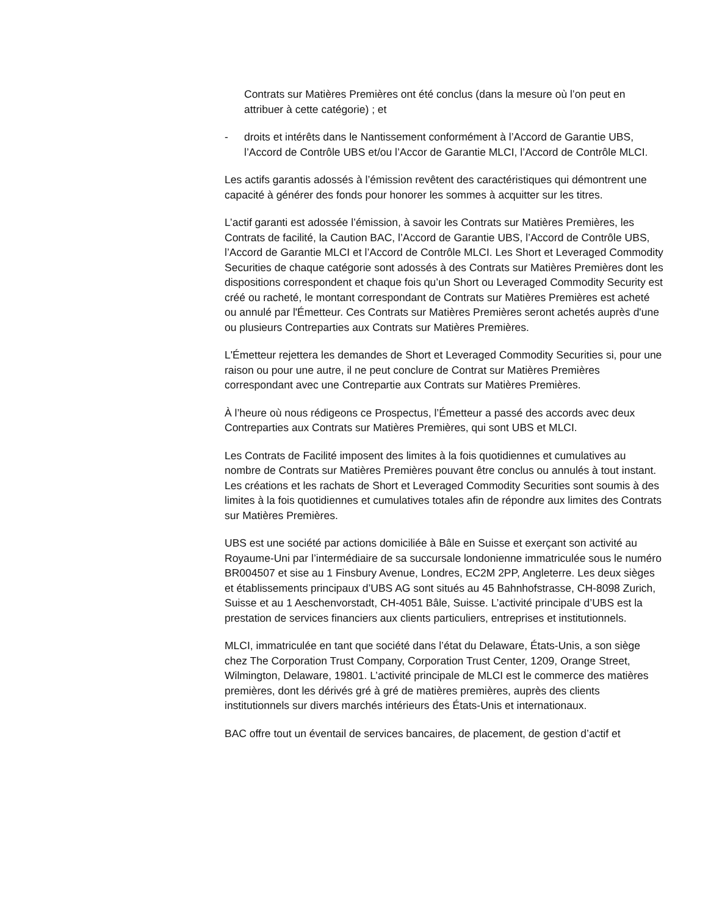Contrats sur Matières Premières ont été conclus (dans la mesure où l’on peut en attribuer à cette catégorie) ; et
- droits et intérêts dans le Nantissement conformément à l’Accord de Garantie UBS, l’Accord de Contrôle UBS et/ou l’Accor de Garantie MLCI, l’Accord de Contrôle MLCI.
Les actifs garantis adossés à l’émission revêtent des caractéristiques qui démontrent une capacité à générer des fonds pour honorer les sommes à acquitter sur les titres.
L’actif garanti est adossée l’émission, à savoir les Contrats sur Matières Premières, les Contrats de facilité, la Caution BAC, l’Accord de Garantie UBS, l’Accord de Contrôle UBS, l’Accord de Garantie MLCI et l’Accord de Contrôle MLCI. Les Short et Leveraged Commodity Securities de chaque catégorie sont adossés à des Contrats sur Matières Premières dont les dispositions correspondent et chaque fois qu’un Short ou Leveraged Commodity Security est créé ou racheté, le montant correspondant de Contrats sur Matières Premières est acheté ou annulé par l'Émetteur. Ces Contrats sur Matières Premières seront achetés auprès d'une ou plusieurs Contreparties aux Contrats sur Matières Premières.
L'Émetteur rejettera les demandes de Short et Leveraged Commodity Securities si, pour une raison ou pour une autre, il ne peut conclure de Contrat sur Matières Premières correspondant avec une Contrepartie aux Contrats sur Matières Premières.
À l’heure où nous rédigeons ce Prospectus, l’Émetteur a passé des accords avec deux Contreparties aux Contrats sur Matières Premières, qui sont UBS et MLCI.
Les Contrats de Facilité imposent des limites à la fois quotidiennes et cumulatives au nombre de Contrats sur Matières Premières pouvant être conclus ou annulés à tout instant. Les créations et les rachats de Short et Leveraged Commodity Securities sont soumis à des limites à la fois quotidiennes et cumulatives totales afin de répondre aux limites des Contrats sur Matières Premières.
UBS est une société par actions domiciliée à Bâle en Suisse et exerçant son activité au Royaume-Uni par l’intermédiaire de sa succursale londonienne immatriculée sous le numéro BR004507 et sise au 1 Finsbury Avenue, Londres, EC2M 2PP, Angleterre. Les deux sièges et établissements principaux d’UBS AG sont situés au 45 Bahnhofstrasse, CH-8098 Zurich, Suisse et au 1 Aeschenvorstadt, CH-4051 Bâle, Suisse. L’activité principale d’UBS est la prestation de services financiers aux clients particuliers, entreprises et institutionnels.
MLCI, immatriculée en tant que société dans l’état du Delaware, États-Unis, a son siège chez The Corporation Trust Company, Corporation Trust Center, 1209, Orange Street, Wilmington, Delaware, 19801. L’activité principale de MLCI est le commerce des matières premières, dont les dérivés gré à gré de matières premières, auprès des clients institutionnels sur divers marchés intérieurs des États-Unis et internationaux.
BAC offre tout un éventail de services bancaires, de placement, de gestion d’actif et